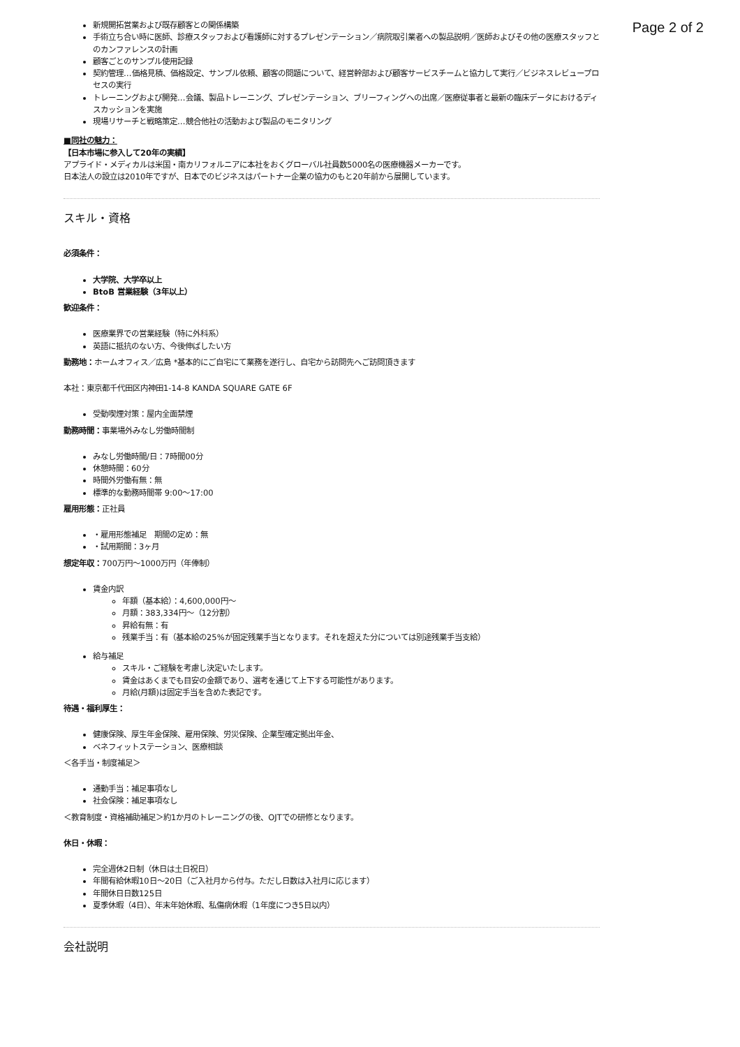Page 2 of 2
新規開拓営業および既存顧客との関係構築
手術立ち合い時に医師、診療スタッフおよび看護師に対するプレゼンテーション／病院取引業者への製品説明／医師およびその他の医療スタッフとのカンファレンスの計画
顧客ごとのサンプル使用記録
契約管理…価格見積、価格設定、サンプル依頼、顧客の問題について、経営幹部および顧客サービスチームと協力して実行／ビジネスレビュープロセスの実行
トレーニングおよび開発…会議、製品トレーニング、プレゼンテーション、ブリーフィングへの出席／医療従事者と最新の臨床データにおけるディスカッションを実施
現場リサーチと戦略策定…競合他社の活動および製品のモニタリング
■同社の魅力：
【日本市場に参入して20年の実績】
アプライド・メディカルは米国・南カリフォルニアに本社をおくグローバル社員数5000名の医療機器メーカーです。
日本法人の設立は2010年ですが、日本でのビジネスはパートナー企業の協力のもと20年前から展開しています。
スキル・資格
必須条件：
大学院、大学卒以上
BtoB 営業経験（3年以上）
歓迎条件：
医療業界での営業経験（特に外科系）
英語に抵抗のない方、今後伸ばしたい方
勤務地：ホームオフィス／広島 *基本的にご自宅にて業務を遂行し、自宅から訪問先へご訪問頂きます
本社：東京都千代田区内神田1-14-8 KANDA SQUARE GATE 6F
受動喫煙対策：屋内全面禁煙
勤務時間：事業場外みなし労働時間制
みなし労働時間/日：7時間00分
休憩時間：60分
時間外労働有無：無
標準的な勤務時間帯 9:00〜17:00
雇用形態：正社員
・雇用形態補足　期間の定め：無
・試用期間：3ヶ月
想定年収：700万円〜1000万円（年俸制）
賃金内訳
年額（基本給）：4,600,000円〜
月額：383,334円〜（12分割）
昇給有無：有
残業手当：有（基本給の25%が固定残業手当となります。それを超えた分については別途残業手当支給）
給与補足
スキル・ご経験を考慮し決定いたします。
賃金はあくまでも目安の金額であり、選考を通じて上下する可能性があります。
月給(月額)は固定手当を含めた表記です。
待遇・福利厚生：
健康保険、厚生年金保険、雇用保険、労災保険、企業型確定拠出年金、
ベネフィットステーション、医療相談
＜各手当・制度補足＞
通勤手当：補足事項なし
社会保険：補足事項なし
＜教育制度・資格補助補足＞約1か月のトレーニングの後、OJTでの研修となります。
休日・休暇：
完全週休2日制（休日は土日祝日）
年間有給休暇10日〜20日（ご入社月から付与。ただし日数は入社月に応じます）
年間休日日数125日
夏季休暇（4日）、年末年始休暇、私傷病休暇（1年度につき5日以内）
会社説明